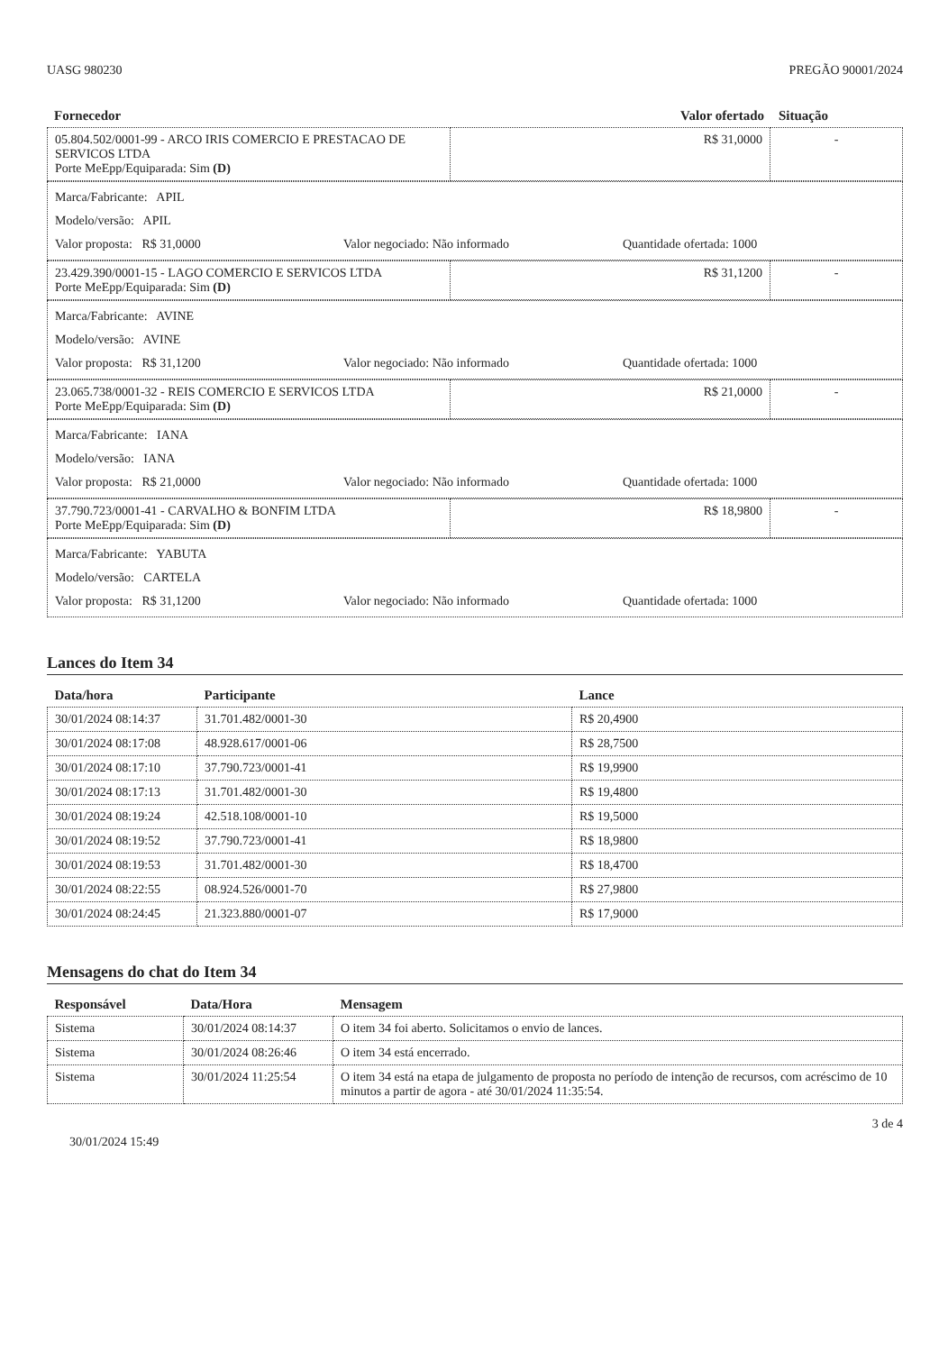UASG 980230 PREGÃO 90001/2024
| Fornecedor | Valor ofertado | Situação |
| --- | --- | --- |
| 05.804.502/0001-99 - ARCO IRIS COMERCIO E PRESTACAO DE SERVICOS LTDA Porte MeEpp/Equiparada: Sim (D) | R$ 31,0000 | - |
Marca/Fabricante: APIL
Modelo/versão: APIL
Valor proposta: R$ 31,0000 Valor negociado: Não informado Quantidade ofertada: 1000
| 23.429.390/0001-15 - LAGO COMERCIO E SERVICOS LTDA Porte MeEpp/Equiparada: Sim (D) | R$ 31,1200 | - |
Marca/Fabricante: AVINE
Modelo/versão: AVINE
Valor proposta: R$ 31,1200 Valor negociado: Não informado Quantidade ofertada: 1000
| 23.065.738/0001-32 - REIS COMERCIO E SERVICOS LTDA Porte MeEpp/Equiparada: Sim (D) | R$ 21,0000 | - |
Marca/Fabricante: IANA
Modelo/versão: IANA
Valor proposta: R$ 21,0000 Valor negociado: Não informado Quantidade ofertada: 1000
| 37.790.723/0001-41 - CARVALHO & BONFIM LTDA Porte MeEpp/Equiparada: Sim (D) | R$ 18,9800 | - |
Marca/Fabricante: YABUTA
Modelo/versão: CARTELA
Valor proposta: R$ 31,1200 Valor negociado: Não informado Quantidade ofertada: 1000
Lances do Item 34
| Data/hora | Participante | Lance |
| --- | --- | --- |
| 30/01/2024 08:14:37 | 31.701.482/0001-30 | R$ 20,4900 |
| 30/01/2024 08:17:08 | 48.928.617/0001-06 | R$ 28,7500 |
| 30/01/2024 08:17:10 | 37.790.723/0001-41 | R$ 19,9900 |
| 30/01/2024 08:17:13 | 31.701.482/0001-30 | R$ 19,4800 |
| 30/01/2024 08:19:24 | 42.518.108/0001-10 | R$ 19,5000 |
| 30/01/2024 08:19:52 | 37.790.723/0001-41 | R$ 18,9800 |
| 30/01/2024 08:19:53 | 31.701.482/0001-30 | R$ 18,4700 |
| 30/01/2024 08:22:55 | 08.924.526/0001-70 | R$ 27,9800 |
| 30/01/2024 08:24:45 | 21.323.880/0001-07 | R$ 17,9000 |
Mensagens do chat do Item 34
| Responsável | Data/Hora | Mensagem |
| --- | --- | --- |
| Sistema | 30/01/2024 08:14:37 | O item 34 foi aberto. Solicitamos o envio de lances. |
| Sistema | 30/01/2024 08:26:46 | O item 34 está encerrado. |
| Sistema | 30/01/2024 11:25:54 | O item 34 está na etapa de julgamento de proposta no período de intenção de recursos, com acréscimo de 10 minutos a partir de agora - até 30/01/2024 11:35:54. |
3 de 4
30/01/2024 15:49